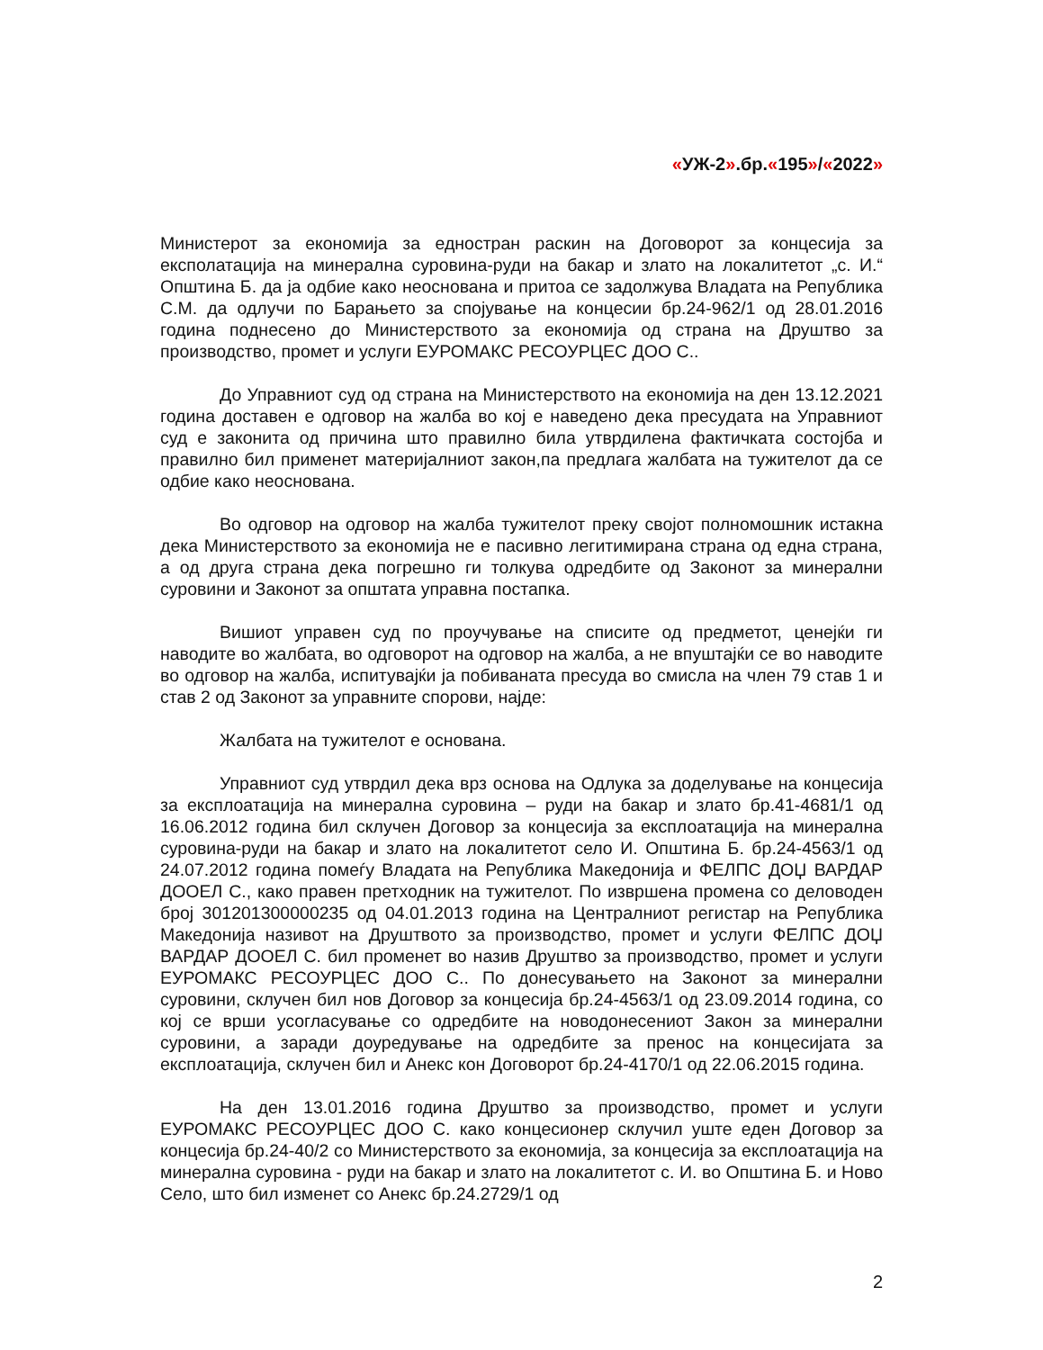«УЖ-2».бр.«195»/«2022»
Министерот за економија за еднострaн раскин на Договорот за концесија за експолатација на минерална суровина-руди на бакар и злато на локалитетот „с. И.“ Општина Б. да ја одбие како неоснована и притоа се задолжува Владата на Република С.М. да одлучи по Барањето за спојување на концесии бр.24-962/1 од 28.01.2016 година поднесено до Министерството за економија од страна на Друштво за производство, промет и услуги ЕУРОМАКС РЕСОУРЦЕС ДОО С..
До Управниот суд од страна на Министерството на економија на ден 13.12.2021 година доставен е одговор на жалба во кој е наведено дека пресудата на Управниот суд е законита од причина што правилно била утврдилена фактичката состојба и правилно бил применет материјалниот закон,па предлага жалбата на тужителот да се одбие како неоснована.
Во одговор на одговор на жалба тужителот преку својот полномошник истакна дека Министерството за економија не е пасивно легитимирана страна од една страна, а од друга страна дека погрешно ги толкува одредбите од Законот за минерални суровини и Законот за општата управна постапка.
Вишиот управен суд по проучување на списите од предметот, ценејќи ги наводите во жалбата, во одговорот на одговор на жалба, а не впуштајќи се во наводите во одговор на жалба, испитувајќи ја побиваната пресуда во смисла на член 79 став 1 и став 2 од Законот за управните спорови, најде:
Жалбата на тужителот е основана.
Управниот суд утврдил дека врз основа на Одлука за доделување на концесија за експлоатација на минерална суровина – руди на бакар и злато бр.41-4681/1 од 16.06.2012 година бил склучен Договор за концесија за експлоатација на минерална суровина-руди на бакар и злато на локалитетот село И. Општина Б. бр.24-4563/1 од 24.07.2012 година помеѓу Владата на Република Македонија и ФЕЛПС ДОЏ ВАРДАР ДООЕЛ С., како правен претходник на тужителот. По извршена промена со деловоден број 301201300000235 од 04.01.2013 година на Централниот регистар на Република Македонија називот на Друштвото за производство, промет и услуги ФЕЛПС ДОЏ ВАРДАР ДООЕЛ С. бил променет во назив Друштво за производство, промет и услуги ЕУРОМАКС РЕСОУРЦЕС ДОО С.. По донесувањето на Законот за минерални суровини, склучен бил нов Договор за концесија бр.24-4563/1 од 23.09.2014 година, со кој се врши усогласување со одредбите на новодонесениот Закон за минерални суровини, а заради доуредување на одредбите за пренос на концесијата за експлоатација, склучен бил и Анекс кон Договорот бр.24-4170/1 од 22.06.2015 година.
На ден 13.01.2016 година Друштво за производство, промет и услуги ЕУРОМАКС РЕСОУРЦЕС ДОО С. како концесионер склучил уште еден Договор за концесија бр.24-40/2 со Министерството за економија, за концесија за експлоатација на минерална суровина - руди на бакар и злато на локалитетот с. И. во Општина Б. и Ново Село, што бил изменет со Анекс бр.24.2729/1 од
2